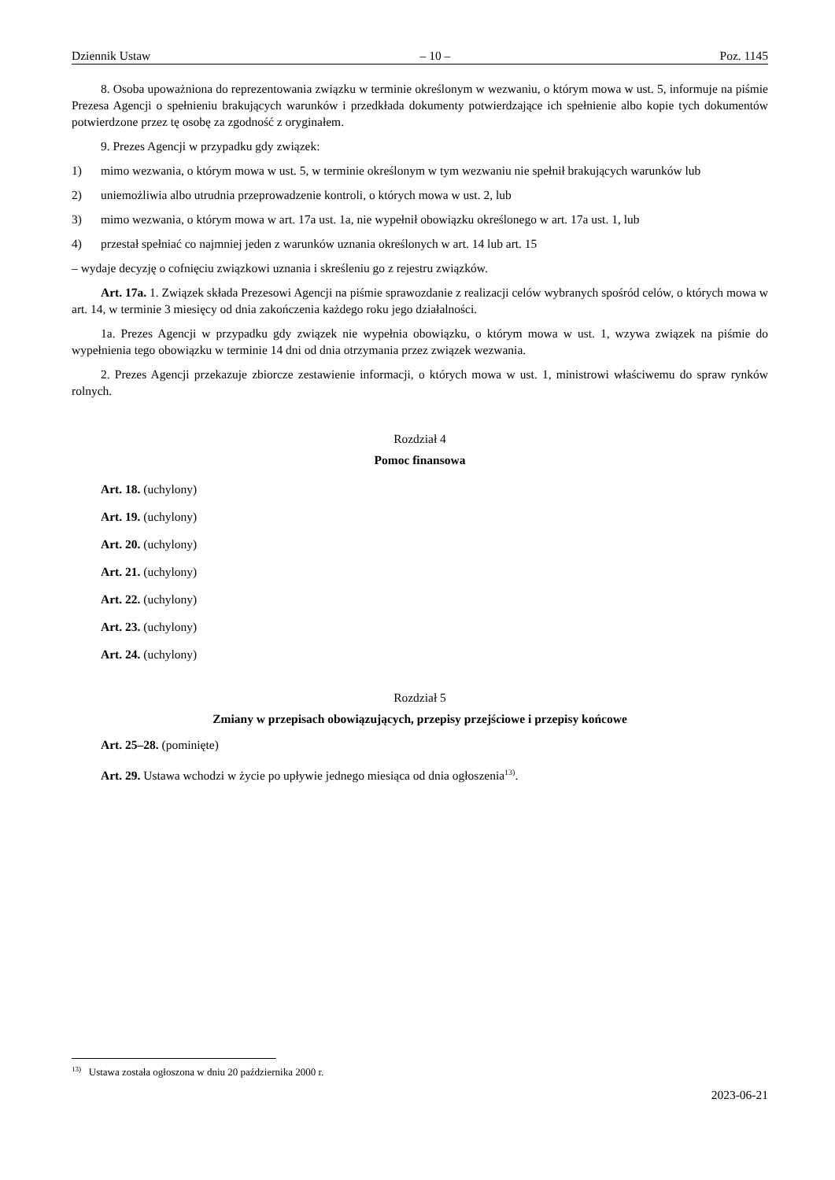Dziennik Ustaw – 10 – Poz. 1145
8. Osoba upoważniona do reprezentowania związku w terminie określonym w wezwaniu, o którym mowa w ust. 5, informuje na piśmie Prezesa Agencji o spełnieniu brakujących warunków i przedkłada dokumenty potwierdzające ich spełnienie albo kopie tych dokumentów potwierdzone przez tę osobę za zgodność z oryginałem.
9. Prezes Agencji w przypadku gdy związek:
1) mimo wezwania, o którym mowa w ust. 5, w terminie określonym w tym wezwaniu nie spełnił brakujących warunków lub
2) uniemożliwia albo utrudnia przeprowadzenie kontroli, o których mowa w ust. 2, lub
3) mimo wezwania, o którym mowa w art. 17a ust. 1a, nie wypełnił obowiązku określonego w art. 17a ust. 1, lub
4) przestał spełniać co najmniej jeden z warunków uznania określonych w art. 14 lub art. 15
– wydaje decyzję o cofnięciu związkowi uznania i skreśleniu go z rejestru związków.
Art. 17a. 1. Związek składa Prezesowi Agencji na piśmie sprawozdanie z realizacji celów wybranych spośród celów, o których mowa w art. 14, w terminie 3 miesięcy od dnia zakończenia każdego roku jego działalności.
1a. Prezes Agencji w przypadku gdy związek nie wypełnia obowiązku, o którym mowa w ust. 1, wzywa związek na piśmie do wypełnienia tego obowiązku w terminie 14 dni od dnia otrzymania przez związek wezwania.
2. Prezes Agencji przekazuje zbiorcze zestawienie informacji, o których mowa w ust. 1, ministrowi właściwemu do spraw rynków rolnych.
Rozdział 4
Pomoc finansowa
Art. 18. (uchylony)
Art. 19. (uchylony)
Art. 20. (uchylony)
Art. 21. (uchylony)
Art. 22. (uchylony)
Art. 23. (uchylony)
Art. 24. (uchylony)
Rozdział 5
Zmiany w przepisach obowiązujących, przepisy przejściowe i przepisy końcowe
Art. 25–28. (pominięte)
Art. 29. Ustawa wchodzi w życie po upływie jednego miesiąca od dnia ogłoszenia<sup>13)</sup>.
<sup>13)</sup> Ustawa została ogłoszona w dniu 20 października 2000 r.
2023-06-21